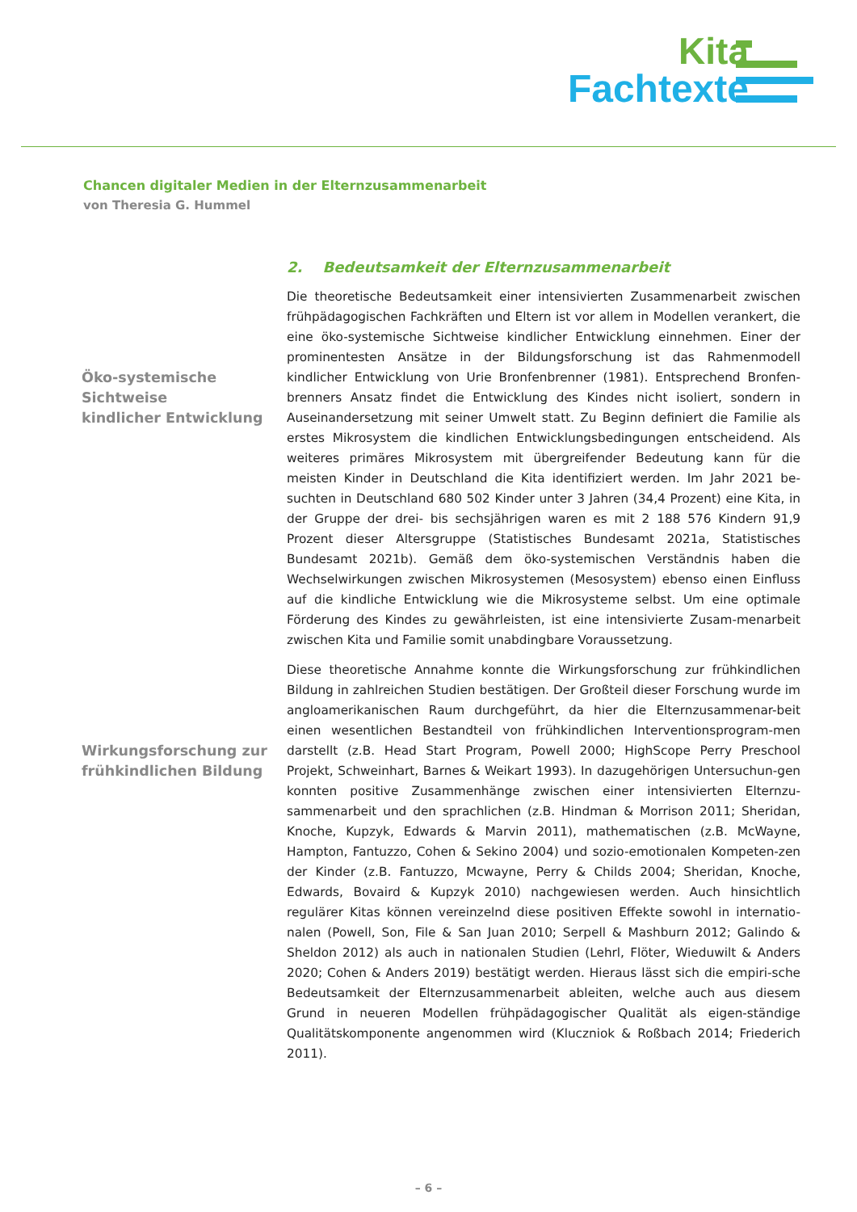Kita
Fachtexte
Chancen digitaler Medien in der Elternzusammenarbeit
von Theresia G. Hummel
Öko-systemische
Sichtweise
kindlicher Entwicklung
Wirkungsforschung zur
frühkindlichen Bildung
2. Bedeutsamkeit der Elternzusammenarbeit
Die theoretische Bedeutsamkeit einer intensivierten Zusammenarbeit zwischen frühpädagogischen Fachkräften und Eltern ist vor allem in Modellen verankert, die eine öko-systemische Sichtweise kindlicher Entwicklung einnehmen. Einer der prominentesten Ansätze in der Bildungsforschung ist das Rahmenmodell kindlicher Entwicklung von Urie Bronfenbrenner (1981). Entsprechend Bronfen-brenners Ansatz findet die Entwicklung des Kindes nicht isoliert, sondern in Auseinandersetzung mit seiner Umwelt statt. Zu Beginn definiert die Familie als erstes Mikrosystem die kindlichen Entwicklungsbedingungen entscheidend. Als weiteres primäres Mikrosystem mit übergreifender Bedeutung kann für die meisten Kinder in Deutschland die Kita identifiziert werden. Im Jahr 2021 be-suchten in Deutschland 680 502 Kinder unter 3 Jahren (34,4 Prozent) eine Kita, in der Gruppe der drei- bis sechsjährigen waren es mit 2 188 576 Kindern 91,9 Prozent dieser Altersgruppe (Statistisches Bundesamt 2021a, Statistisches Bundesamt 2021b). Gemäß dem öko-systemischen Verständnis haben die Wechselwirkungen zwischen Mikrosystemen (Mesosystem) ebenso einen Einfluss auf die kindliche Entwicklung wie die Mikrosysteme selbst. Um eine optimale Förderung des Kindes zu gewährleisten, ist eine intensivierte Zusam-menarbeit zwischen Kita und Familie somit unabdingbare Voraussetzung.
Diese theoretische Annahme konnte die Wirkungsforschung zur frühkindlichen Bildung in zahlreichen Studien bestätigen. Der Großteil dieser Forschung wurde im angloamerikanischen Raum durchgeführt, da hier die Elternzusammenar-beit einen wesentlichen Bestandteil von frühkindlichen Interventionsprogram-men darstellt (z.B. Head Start Program, Powell 2000; HighScope Perry Preschool Projekt, Schweinhart, Barnes & Weikart 1993). In dazugehörigen Untersuchun-gen konnten positive Zusammenhänge zwischen einer intensivierten Elternzu-sammenarbeit und den sprachlichen (z.B. Hindman & Morrison 2011; Sheridan, Knoche, Kupzyk, Edwards & Marvin 2011), mathematischen (z.B. McWayne, Hampton, Fantuzzo, Cohen & Sekino 2004) und sozio-emotionalen Kompeten-zen der Kinder (z.B. Fantuzzo, Mcwayne, Perry & Childs 2004; Sheridan, Knoche, Edwards, Bovaird & Kupzyk 2010) nachgewiesen werden. Auch hinsichtlich regulärer Kitas können vereinzelnd diese positiven Effekte sowohl in internatio-nalen (Powell, Son, File & San Juan 2010; Serpell & Mashburn 2012; Galindo & Sheldon 2012) als auch in nationalen Studien (Lehrl, Flöter, Wieduwilt & Anders 2020; Cohen & Anders 2019) bestätigt werden. Hieraus lässt sich die empiri-sche Bedeutsamkeit der Elternzusammenarbeit ableiten, welche auch aus diesem Grund in neueren Modellen frühpädagogischer Qualität als eigen-ständige Qualitätskomponente angenommen wird (Kluczniok & Roßbach 2014; Friederich 2011).
– 6 –